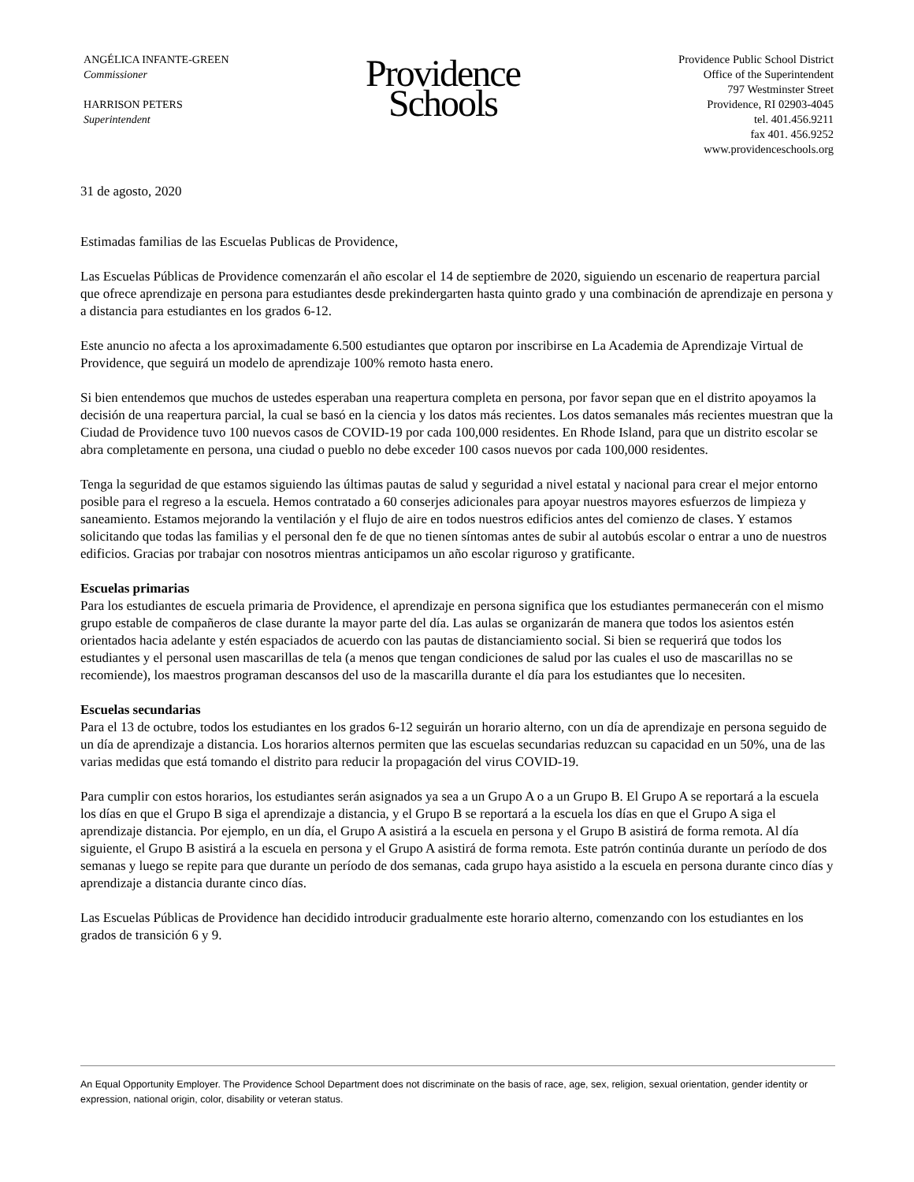ANGÉLICA INFANTE-GREEN
Commissioner
HARRISON PETERS
Superintendent
Providence
Schools
Providence Public School District
Office of the Superintendent
797 Westminster Street
Providence, RI 02903-4045
tel. 401.456.9211
fax 401. 456.9252
www.providenceschools.org
31 de agosto, 2020
Estimadas familias de las Escuelas Publicas de Providence,
Las Escuelas Públicas de Providence comenzarán el año escolar el 14 de septiembre de 2020, siguiendo un escenario de reapertura parcial que ofrece aprendizaje en persona para estudiantes desde prekindergarten hasta quinto grado y una combinación de aprendizaje en persona y a distancia para estudiantes en los grados 6-12.
Este anuncio no afecta a los aproximadamente 6.500 estudiantes que optaron por inscribirse en La Academia de Aprendizaje Virtual de Providence, que seguirá un modelo de aprendizaje 100% remoto hasta enero.
Si bien entendemos que muchos de ustedes esperaban una reapertura completa en persona, por favor sepan que en el distrito apoyamos la decisión de una reapertura parcial, la cual se basó en la ciencia y los datos más recientes. Los datos semanales más recientes muestran que la Ciudad de Providence tuvo 100 nuevos casos de COVID-19 por cada 100,000 residentes. En Rhode Island, para que un distrito escolar se abra completamente en persona, una ciudad o pueblo no debe exceder 100 casos nuevos por cada 100,000 residentes.
Tenga la seguridad de que estamos siguiendo las últimas pautas de salud y seguridad a nivel estatal y nacional para crear el mejor entorno posible para el regreso a la escuela. Hemos contratado a 60 conserjes adicionales para apoyar nuestros mayores esfuerzos de limpieza y saneamiento. Estamos mejorando la ventilación y el flujo de aire en todos nuestros edificios antes del comienzo de clases. Y estamos solicitando que todas las familias y el personal den fe de que no tienen síntomas antes de subir al autobús escolar o entrar a uno de nuestros edificios. Gracias por trabajar con nosotros mientras anticipamos un año escolar riguroso y gratificante.
Escuelas primarias
Para los estudiantes de escuela primaria de Providence, el aprendizaje en persona significa que los estudiantes permanecerán con el mismo grupo estable de compañeros de clase durante la mayor parte del día. Las aulas se organizarán de manera que todos los asientos estén orientados hacia adelante y estén espaciados de acuerdo con las pautas de distanciamiento social. Si bien se requerirá que todos los estudiantes y el personal usen mascarillas de tela (a menos que tengan condiciones de salud por las cuales el uso de mascarillas no se recomiende), los maestros programan descansos del uso de la mascarilla durante el día para los estudiantes que lo necesiten.
Escuelas secundarias
Para el 13 de octubre, todos los estudiantes en los grados 6-12 seguirán un horario alterno, con un día de aprendizaje en persona seguido de un día de aprendizaje a distancia. Los horarios alternos permiten que las escuelas secundarias reduzcan su capacidad en un 50%, una de las varias medidas que está tomando el distrito para reducir la propagación del virus COVID-19.
Para cumplir con estos horarios, los estudiantes serán asignados ya sea a un Grupo A o a un Grupo B. El Grupo A se reportará a la escuela los días en que el Grupo B siga el aprendizaje a distancia, y el Grupo B se reportará a la escuela los días en que el Grupo A siga el aprendizaje distancia. Por ejemplo, en un día, el Grupo A asistirá a la escuela en persona y el Grupo B asistirá de forma remota. Al día siguiente, el Grupo B asistirá a la escuela en persona y el Grupo A asistirá de forma remota. Este patrón continúa durante un período de dos semanas y luego se repite para que durante un período de dos semanas, cada grupo haya asistido a la escuela en persona durante cinco días y aprendizaje a distancia durante cinco días.
Las Escuelas Públicas de Providence han decidido introducir gradualmente este horario alterno, comenzando con los estudiantes en los grados de transición 6 y 9.
An Equal Opportunity Employer. The Providence School Department does not discriminate on the basis of race, age, sex, religion, sexual orientation, gender identity or expression, national origin, color, disability or veteran status.